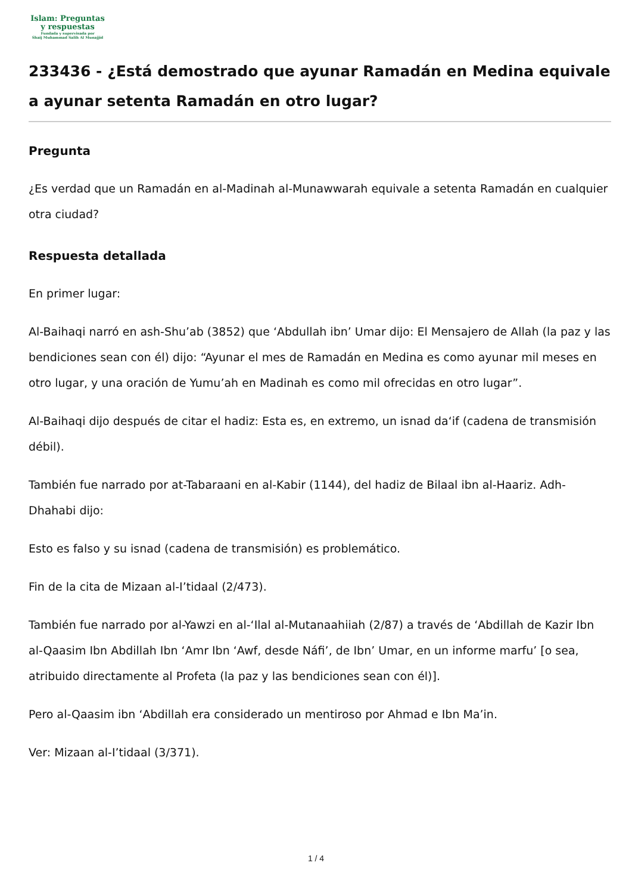Islam: Preguntas
y respuestas
Fundada y supervisada por
Shaij Muhammad Salih Al Munajjid
233436 - ¿Está demostrado que ayunar Ramadán en Medina equivale a ayunar setenta Ramadán en otro lugar?
Pregunta
¿Es verdad que un Ramadán en al-Madinah al-Munawwarah equivale a setenta Ramadán en cualquier otra ciudad?
Respuesta detallada
En primer lugar:
Al-Baihaqi narró en ash-Shu’ab (3852) que ‘Abdullah ibn’ Umar dijo: El Mensajero de Allah (la paz y las bendiciones sean con él) dijo: “Ayunar el mes de Ramadán en Medina es como ayunar mil meses en otro lugar, y una oración de Yumu’ah en Madinah es como mil ofrecidas en otro lugar”.
Al-Baihaqi dijo después de citar el hadiz: Esta es, en extremo, un isnad da‘if (cadena de transmisión débil).
También fue narrado por at-Tabaraani en al-Kabir (1144), del hadiz de Bilaal ibn al-Haariz. Adh-Dhahabi dijo:
Esto es falso y su isnad (cadena de transmisión) es problemático.
Fin de la cita de Mizaan al-I’tidaal (2/473).
También fue narrado por al-Yawzi en al-‘Ilal al-Mutanaahiiah (2/87) a través de ‘Abdillah de Kazir Ibn al-Qaasim Ibn Abdillah Ibn ‘Amr Ibn ‘Awf, desde Náfi’, de Ibn’ Umar, en un informe marfu’ [o sea, atribuido directamente al Profeta (la paz y las bendiciones sean con él)].
Pero al-Qaasim ibn ‘Abdillah era considerado un mentiroso por Ahmad e Ibn Ma’in.
Ver: Mizaan al-I’tidaal (3/371).
1 / 4